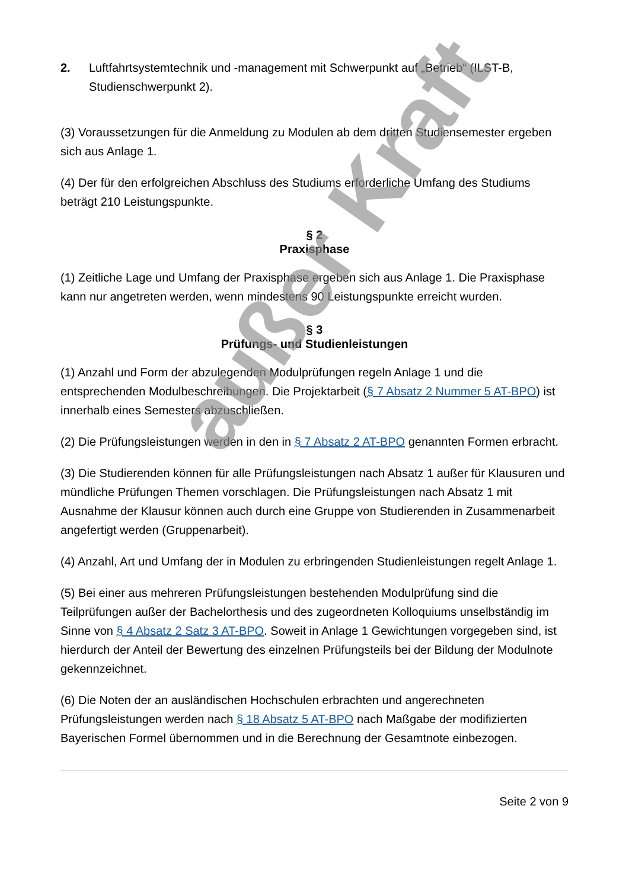2. Luftfahrtsystemtechnik und -management mit Schwerpunkt auf „Betrieb“ (ILST-B, Studienschwerpunkt 2).
(3) Voraussetzungen für die Anmeldung zu Modulen ab dem dritten Studiensemester ergeben sich aus Anlage 1.
(4) Der für den erfolgreichen Abschluss des Studiums erforderliche Umfang des Studiums beträgt 210 Leistungspunkte.
§ 2
Praxisphase
(1) Zeitliche Lage und Umfang der Praxisphase ergeben sich aus Anlage 1. Die Praxisphase kann nur angetreten werden, wenn mindestens 90 Leistungspunkte erreicht wurden.
§ 3
Prüfungs- und Studienleistungen
(1) Anzahl und Form der abzulegenden Modulprüfungen regeln Anlage 1 und die entsprechenden Modulbeschreibungen. Die Projektarbeit (§ 7 Absatz 2 Nummer 5 AT-BPO) ist innerhalb eines Semesters abzuschließen.
(2) Die Prüfungsleistungen werden in den in § 7 Absatz 2 AT-BPO genannten Formen erbracht.
(3) Die Studierenden können für alle Prüfungsleistungen nach Absatz 1 außer für Klausuren und mündliche Prüfungen Themen vorschlagen. Die Prüfungsleistungen nach Absatz 1 mit Ausnahme der Klausur können auch durch eine Gruppe von Studierenden in Zusammenarbeit angefertigt werden (Gruppenarbeit).
(4) Anzahl, Art und Umfang der in Modulen zu erbringenden Studienleistungen regelt Anlage 1.
(5) Bei einer aus mehreren Prüfungsleistungen bestehenden Modulprüfung sind die Teilprüfungen außer der Bachelorthesis und des zugeordneten Kolloquiums unselbständig im Sinne von § 4 Absatz 2 Satz 3 AT-BPO. Soweit in Anlage 1 Gewichtungen vorgegeben sind, ist hierdurch der Anteil der Bewertung des einzelnen Prüfungsteils bei der Bildung der Modulnote gekennzeichnet.
(6) Die Noten der an ausländischen Hochschulen erbrachten und angerechneten Prüfungsleistungen werden nach § 18 Absatz 5 AT-BPO nach Maßgabe der modifizierten Bayerischen Formel übernommen und in die Berechnung der Gesamtnote einbezogen.
Seite 2 von 9
außer Kraft